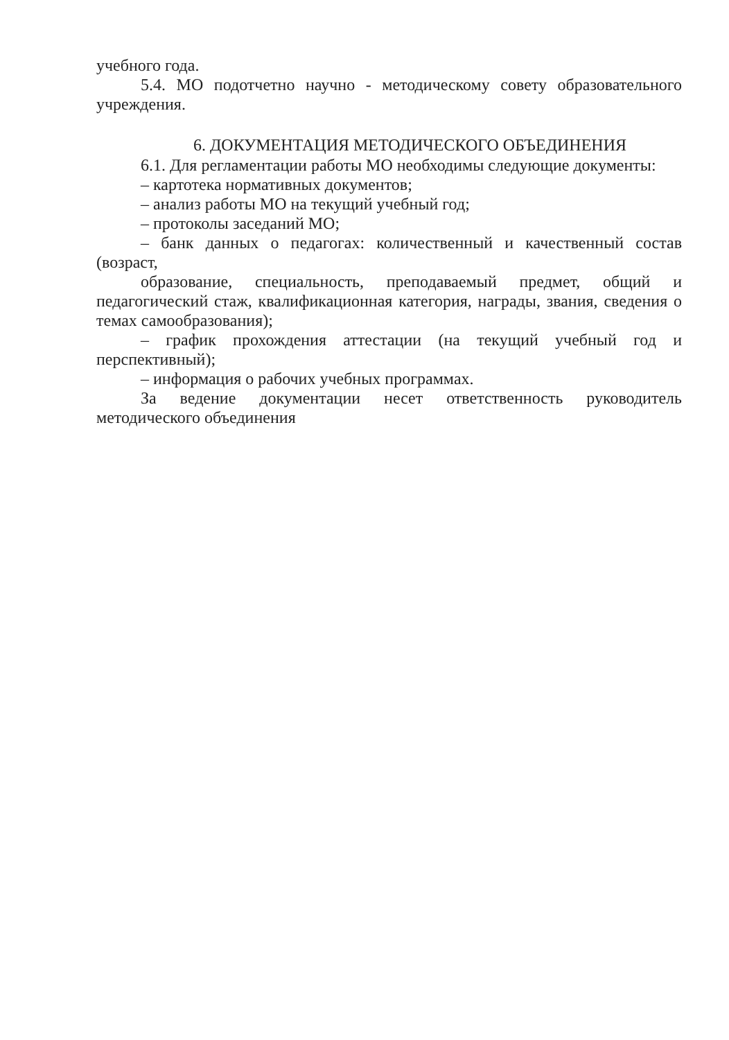учебного года.
5.4. МО подотчетно научно - методическому совету образовательного учреждения.
6. ДОКУМЕНТАЦИЯ МЕТОДИЧЕСКОГО ОБЪЕДИНЕНИЯ
6.1. Для регламентации работы МО необходимы следующие документы:
– картотека нормативных документов;
– анализ работы МО на текущий учебный год;
– протоколы заседаний МО;
– банк данных о педагогах: количественный и качественный состав (возраст,
образование, специальность, преподаваемый предмет, общий и педагогический стаж, квалификационная категория, награды, звания, сведения о темах самообразования);
– график прохождения аттестации (на текущий учебный год и перспективный);
– информация о рабочих учебных программах.
За ведение документации несет ответственность руководитель методического объединения